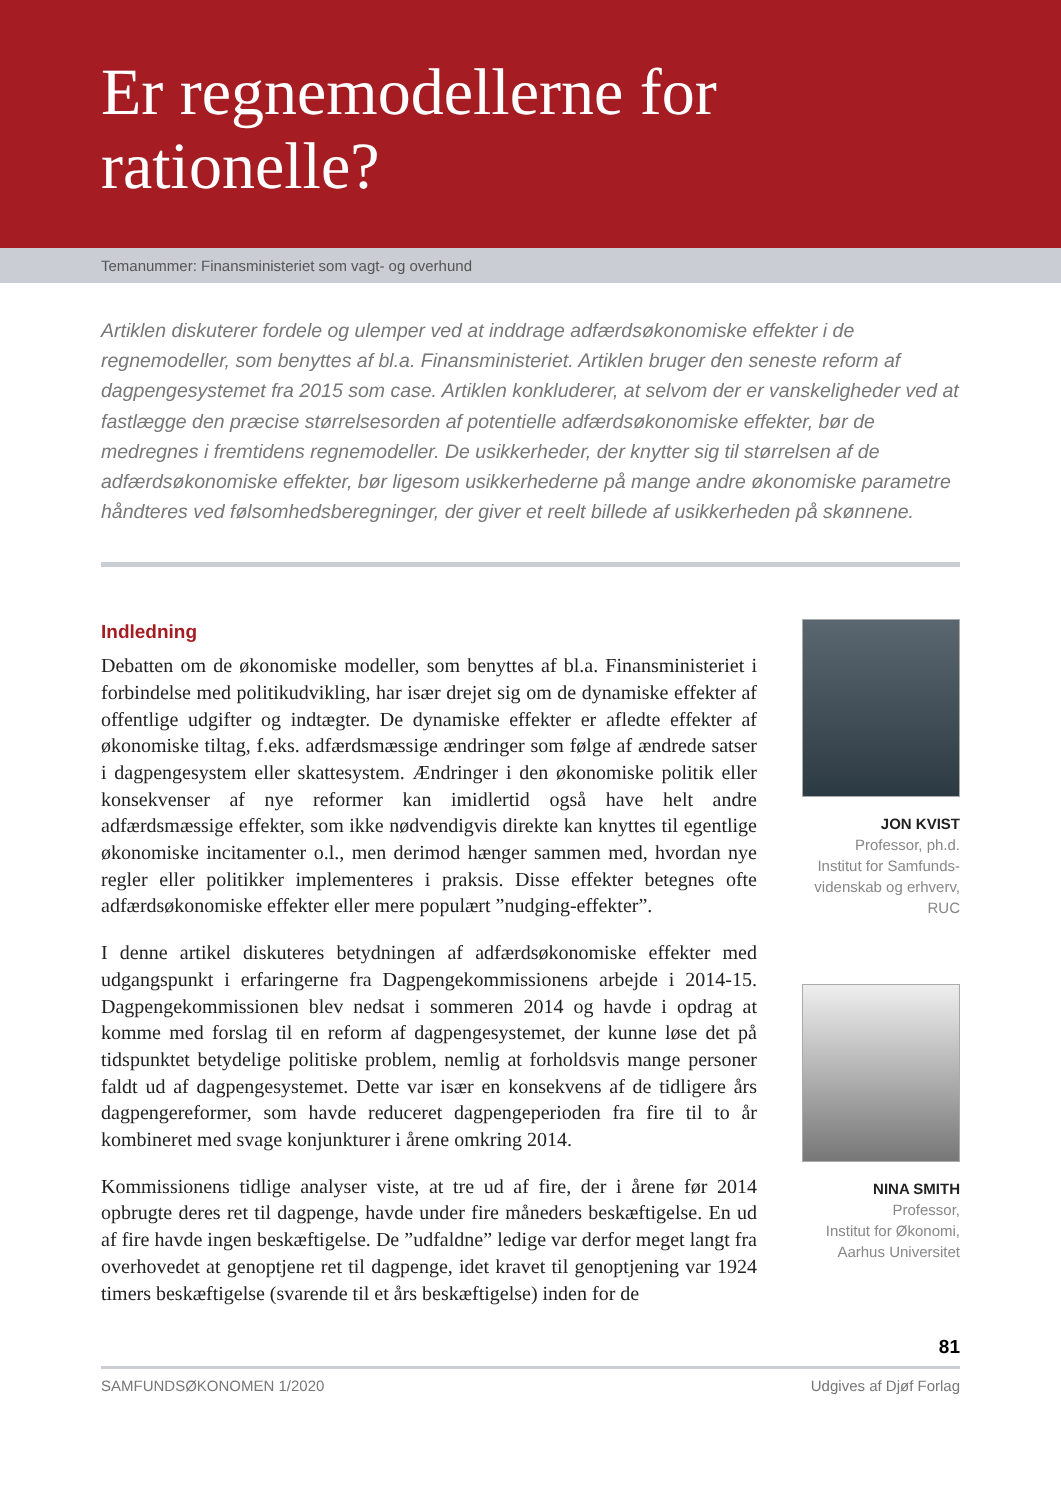Er regnemodellerne for
rationelle?
Temanummer: Finansministeriet som vagt- og overhund
Artiklen diskuterer fordele og ulemper ved at inddrage adfærdsøkonomiske effekter i de regnemodeller, som benyttes af bl.a. Finansministeriet. Artiklen bruger den seneste reform af dagpengesystemet fra 2015 som case. Artiklen konkluderer, at selvom der er vanskeligheder ved at fastlægge den præcise størrelsesorden af potentielle adfærdsøkonomiske effekter, bør de medregnes i fremtidens regnemodeller. De usikkerheder, der knytter sig til størrelsen af de adfærdsøkonomiske effekter, bør ligesom usikkerhederne på mange andre økonomiske parametre håndteres ved følsomhedsberegninger, der giver et reelt billede af usikkerheden på skønnene.
Indledning
Debatten om de økonomiske modeller, som benyttes af bl.a. Finansministeriet i forbindelse med politikudvikling, har især drejet sig om de dynamiske effekter af offentlige udgifter og indtægter. De dynamiske effekter er afledte effekter af økonomiske tiltag, f.eks. adfærdsmæssige ændringer som følge af ændrede satser i dagpengesystem eller skattesystem. Ændringer i den økonomiske politik eller konsekvenser af nye reformer kan imidlertid også have helt andre adfærdsmæssige effekter, som ikke nødvendigvis direkte kan knyttes til egentlige økonomiske incitamenter o.l., men derimod hænger sammen med, hvordan nye regler eller politikker implementeres i praksis. Disse effekter betegnes ofte adfærdsøkonomiske effekter eller mere populært ”nudging-effekter”.
I denne artikel diskuteres betydningen af adfærdsøkonomiske effekter med udgangspunkt i erfaringerne fra Dagpengekommissionens arbejde i 2014-15. Dagpengekommissionen blev nedsat i sommeren 2014 og havde i opdrag at komme med forslag til en reform af dagpengesystemet, der kunne løse det på tidspunktet betydelige politiske problem, nemlig at forholdsvis mange personer faldt ud af dagpengesystemet. Dette var især en konsekvens af de tidligere års dagpengereformer, som havde reduceret dagpengeperioden fra fire til to år kombineret med svage konjunkturer i årene omkring 2014.
Kommissionens tidlige analyser viste, at tre ud af fire, der i årene før 2014 opbrugte deres ret til dagpenge, havde under fire måneders beskæftigelse. En ud af fire havde ingen beskæftigelse. De ”udfaldne” ledige var derfor meget langt fra overhovedet at genoptjene ret til dagpenge, idet kravet til genoptjening var 1924 timers beskæftigelse (svarende til et års beskæftigelse) inden for de
JON KVIST
Professor, ph.d.
Institut for Samfunds-
videnskab og erhverv,
RUC
NINA SMITH
Professor,
Institut for Økonomi,
Aarhus Universitet
81
SAMFUNDSØKONOMEN 1/2020 Udgives af Djøf Forlag